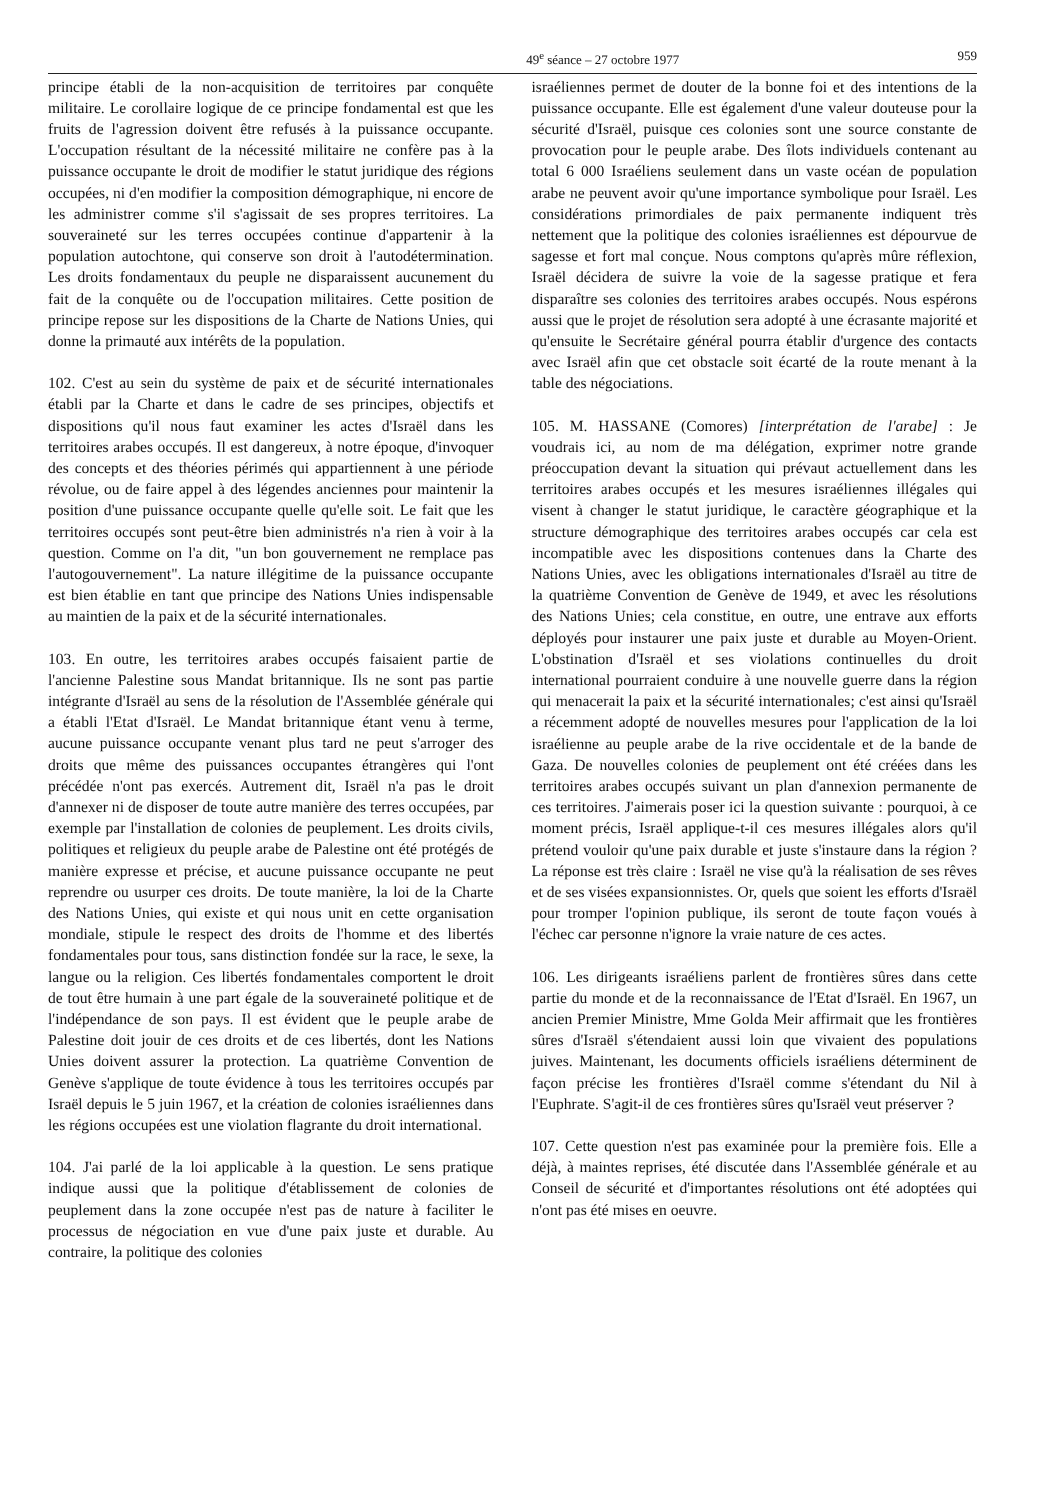49<sup>e</sup> séance – 27 octobre 1977 959
principe établi de la non-acquisition de territoires par conquête militaire. Le corollaire logique de ce principe fondamental est que les fruits de l'agression doivent être refusés à la puissance occupante. L'occupation résultant de la nécessité militaire ne confère pas à la puissance occupante le droit de modifier le statut juridique des régions occupées, ni d'en modifier la composition démographique, ni encore de les administrer comme s'il s'agissait de ses propres territoires. La souveraineté sur les terres occupées continue d'appartenir à la population autochtone, qui conserve son droit à l'autodétermination. Les droits fondamentaux du peuple ne disparaissent aucunement du fait de la conquête ou de l'occupation militaires. Cette position de principe repose sur les dispositions de la Charte de Nations Unies, qui donne la primauté aux intérêts de la population.
102. C'est au sein du système de paix et de sécurité internationales établi par la Charte et dans le cadre de ses principes, objectifs et dispositions qu'il nous faut examiner les actes d'Israël dans les territoires arabes occupés. Il est dangereux, à notre époque, d'invoquer des concepts et des théories périmés qui appartiennent à une période révolue, ou de faire appel à des légendes anciennes pour maintenir la position d'une puissance occupante quelle qu'elle soit. Le fait que les territoires occupés sont peut-être bien administrés n'a rien à voir à la question. Comme on l'a dit, "un bon gouvernement ne remplace pas l'autogouvernement". La nature illégitime de la puissance occupante est bien établie en tant que principe des Nations Unies indispensable au maintien de la paix et de la sécurité internationales.
103. En outre, les territoires arabes occupés faisaient partie de l'ancienne Palestine sous Mandat britannique. Ils ne sont pas partie intégrante d'Israël au sens de la résolution de l'Assemblée générale qui a établi l'Etat d'Israël. Le Mandat britannique étant venu à terme, aucune puissance occupante venant plus tard ne peut s'arroger des droits que même des puissances occupantes étrangères qui l'ont précédée n'ont pas exercés. Autrement dit, Israël n'a pas le droit d'annexer ni de disposer de toute autre manière des terres occupées, par exemple par l'installation de colonies de peuplement. Les droits civils, politiques et religieux du peuple arabe de Palestine ont été protégés de manière expresse et précise, et aucune puissance occupante ne peut reprendre ou usurper ces droits. De toute manière, la loi de la Charte des Nations Unies, qui existe et qui nous unit en cette organisation mondiale, stipule le respect des droits de l'homme et des libertés fondamentales pour tous, sans distinction fondée sur la race, le sexe, la langue ou la religion. Ces libertés fondamentales comportent le droit de tout être humain à une part égale de la souveraineté politique et de l'indépendance de son pays. Il est évident que le peuple arabe de Palestine doit jouir de ces droits et de ces libertés, dont les Nations Unies doivent assurer la protection. La quatrième Convention de Genève s'applique de toute évidence à tous les territoires occupés par Israël depuis le 5 juin 1967, et la création de colonies israéliennes dans les régions occupées est une violation flagrante du droit international.
104. J'ai parlé de la loi applicable à la question. Le sens pratique indique aussi que la politique d'établissement de colonies de peuplement dans la zone occupée n'est pas de nature à faciliter le processus de négociation en vue d'une paix juste et durable. Au contraire, la politique des colonies
israéliennes permet de douter de la bonne foi et des intentions de la puissance occupante. Elle est également d'une valeur douteuse pour la sécurité d'Israël, puisque ces colonies sont une source constante de provocation pour le peuple arabe. Des îlots individuels contenant au total 6 000 Israéliens seulement dans un vaste océan de population arabe ne peuvent avoir qu'une importance symbolique pour Israël. Les considérations primordiales de paix permanente indiquent très nettement que la politique des colonies israéliennes est dépourvue de sagesse et fort mal conçue. Nous comptons qu'après mûre réflexion, Israël décidera de suivre la voie de la sagesse pratique et fera disparaître ses colonies des territoires arabes occupés. Nous espérons aussi que le projet de résolution sera adopté à une écrasante majorité et qu'ensuite le Secrétaire général pourra établir d'urgence des contacts avec Israël afin que cet obstacle soit écarté de la route menant à la table des négociations.
105. M. HASSANE (Comores) [interprétation de l'arabe] : Je voudrais ici, au nom de ma délégation, exprimer notre grande préoccupation devant la situation qui prévaut actuellement dans les territoires arabes occupés et les mesures israéliennes illégales qui visent à changer le statut juridique, le caractère géographique et la structure démographique des territoires arabes occupés car cela est incompatible avec les dispositions contenues dans la Charte des Nations Unies, avec les obligations internationales d'Israël au titre de la quatrième Convention de Genève de 1949, et avec les résolutions des Nations Unies; cela constitue, en outre, une entrave aux efforts déployés pour instaurer une paix juste et durable au Moyen-Orient. L'obstination d'Israël et ses violations continuelles du droit international pourraient conduire à une nouvelle guerre dans la région qui menacerait la paix et la sécurité internationales; c'est ainsi qu'Israël a récemment adopté de nouvelles mesures pour l'application de la loi israélienne au peuple arabe de la rive occidentale et de la bande de Gaza. De nouvelles colonies de peuplement ont été créées dans les territoires arabes occupés suivant un plan d'annexion permanente de ces territoires. J'aimerais poser ici la question suivante : pourquoi, à ce moment précis, Israël applique-t-il ces mesures illégales alors qu'il prétend vouloir qu'une paix durable et juste s'instaure dans la région ? La réponse est très claire : Israël ne vise qu'à la réalisation de ses rêves et de ses visées expansionnistes. Or, quels que soient les efforts d'Israël pour tromper l'opinion publique, ils seront de toute façon voués à l'échec car personne n'ignore la vraie nature de ces actes.
106. Les dirigeants israéliens parlent de frontières sûres dans cette partie du monde et de la reconnaissance de l'Etat d'Israël. En 1967, un ancien Premier Ministre, Mme Golda Meir affirmait que les frontières sûres d'Israël s'étendaient aussi loin que vivaient des populations juives. Maintenant, les documents officiels israéliens déterminent de façon précise les frontières d'Israël comme s'étendant du Nil à l'Euphrate. S'agit-il de ces frontières sûres qu'Israël veut préserver ?
107. Cette question n'est pas examinée pour la première fois. Elle a déjà, à maintes reprises, été discutée dans l'Assemblée générale et au Conseil de sécurité et d'importantes résolutions ont été adoptées qui n'ont pas été mises en oeuvre.